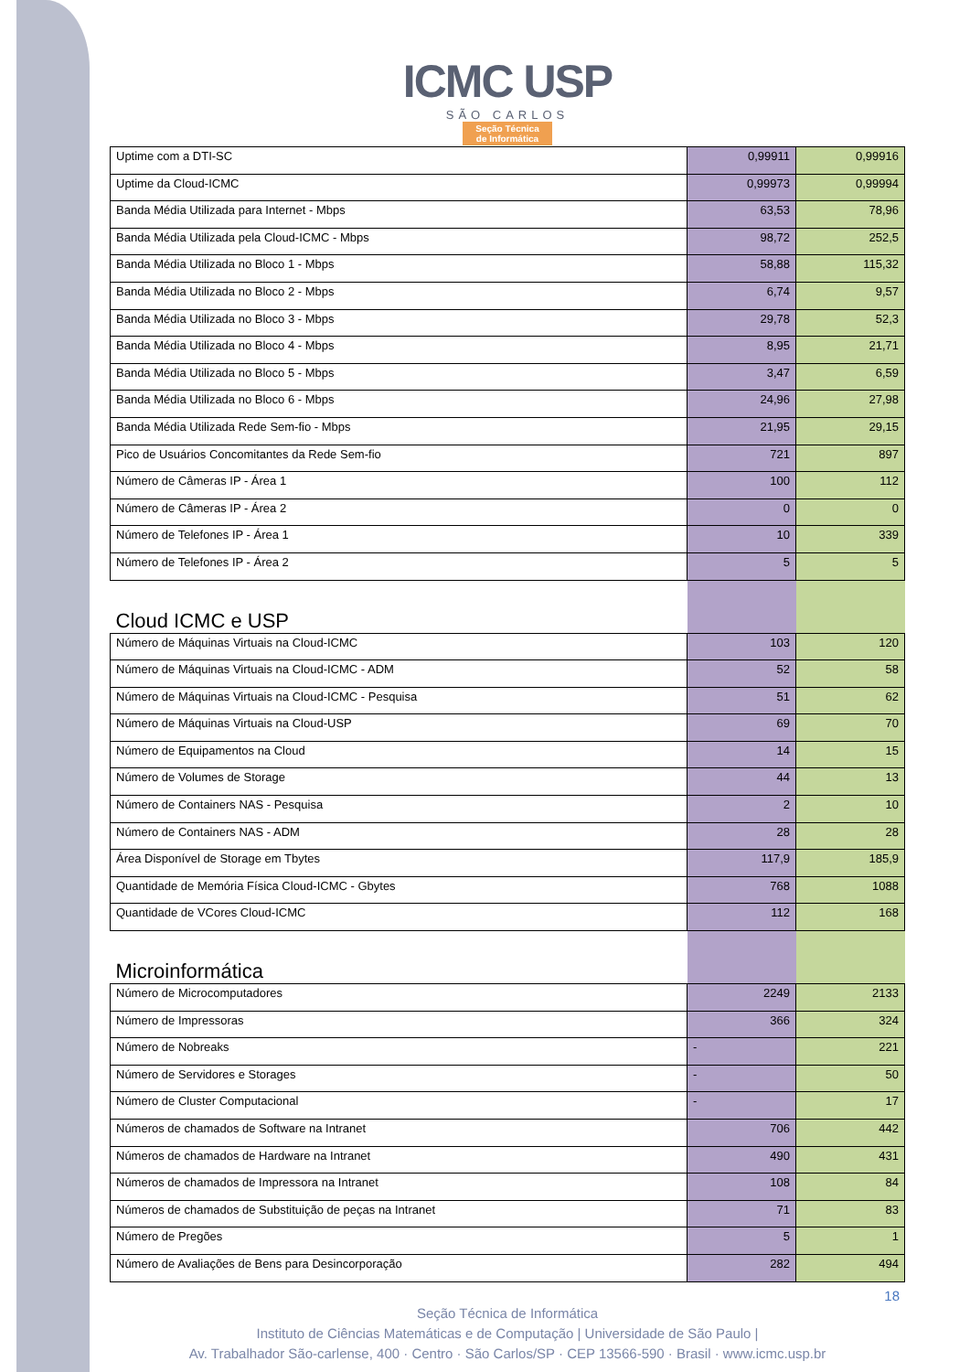ICMC USP
SÃO CARLOS
Seção Técnica
de Informática
| Uptime com a DTI-SC | 0,99911 | 0,99916 |
| Uptime da Cloud-ICMC | 0,99973 | 0,99994 |
| Banda Média Utilizada para Internet - Mbps | 63,53 | 78,96 |
| Banda Média Utilizada pela Cloud-ICMC - Mbps | 98,72 | 252,5 |
| Banda Média Utilizada no Bloco 1 - Mbps | 58,88 | 115,32 |
| Banda Média Utilizada no Bloco 2 - Mbps | 6,74 | 9,57 |
| Banda Média Utilizada no Bloco 3 - Mbps | 29,78 | 52,3 |
| Banda Média Utilizada no Bloco 4 - Mbps | 8,95 | 21,71 |
| Banda Média Utilizada no Bloco 5 - Mbps | 3,47 | 6,59 |
| Banda Média Utilizada no Bloco 6 - Mbps | 24,96 | 27,98 |
| Banda Média Utilizada Rede Sem-fio - Mbps | 21,95 | 29,15 |
| Pico de Usuários Concomitantes da Rede Sem-fio | 721 | 897 |
| Número de Câmeras IP - Área 1 | 100 | 112 |
| Número de Câmeras IP - Área 2 | 0 | 0 |
| Número de Telefones IP - Área 1 | 10 | 339 |
| Número de Telefones IP - Área 2 | 5 | 5 |
| Cloud ICMC e USP | | |
| Número de Máquinas Virtuais na Cloud-ICMC | 103 | 120 |
| Número de Máquinas Virtuais na Cloud-ICMC - ADM | 52 | 58 |
| Número de Máquinas Virtuais na Cloud-ICMC - Pesquisa | 51 | 62 |
| Número de Máquinas Virtuais na Cloud-USP | 69 | 70 |
| Número de Equipamentos na Cloud | 14 | 15 |
| Número de Volumes de Storage | 44 | 13 |
| Número de Containers NAS - Pesquisa | 2 | 10 |
| Número de Containers NAS - ADM | 28 | 28 |
| Área Disponível de Storage em Tbytes | 117,9 | 185,9 |
| Quantidade de Memória Física Cloud-ICMC - Gbytes | 768 | 1088 |
| Quantidade de VCores Cloud-ICMC | 112 | 168 |
| Microinformática | | |
| Número de Microcomputadores | 2249 | 2133 |
| Número de Impressoras | 366 | 324 |
| Número de Nobreaks | - | 221 |
| Número de Servidores e Storages | - | 50 |
| Número de Cluster Computacional | - | 17 |
| Números de chamados de Software na Intranet | 706 | 442 |
| Números de chamados de Hardware na Intranet | 490 | 431 |
| Números de chamados de Impressora na Intranet | 108 | 84 |
| Números de chamados de Substituição de peças na Intranet | 71 | 83 |
| Número de Pregões | 5 | 1 |
| Número de Avaliações de Bens para Desincorporação | 282 | 494 |
18
Seção Técnica de Informática
Instituto de Ciências Matemáticas e de Computação | Universidade de São Paulo |
Av. Trabalhador São-carlense, 400 · Centro · São Carlos/SP · CEP 13566-590 · Brasil · www.icmc.usp.br